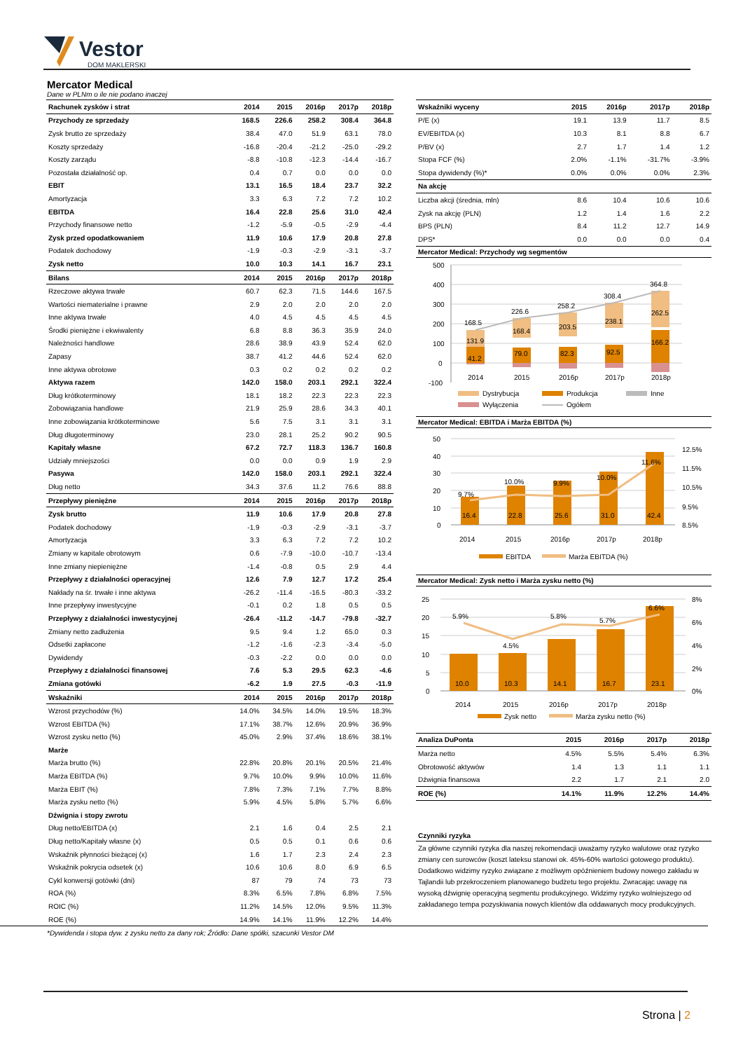Vestor
DOM MAKLERSKI
Mercator Medical
Dane w PLNm o ile nie podano inaczej
| Rachunek zysków i strat | 2014 | 2015 | 2016p | 2017p | 2018p |
| --- | --- | --- | --- | --- | --- |
| Przychody ze sprzedaży | 168.5 | 226.6 | 258.2 | 308.4 | 364.8 |
| Zysk brutto ze sprzedaży | 38.4 | 47.0 | 51.9 | 63.1 | 78.0 |
| Koszty sprzedaży | -16.8 | -20.4 | -21.2 | -25.0 | -29.2 |
| Koszty zarządu | -8.8 | -10.8 | -12.3 | -14.4 | -16.7 |
| Pozostała działalność op. | 0.4 | 0.7 | 0.0 | 0.0 | 0.0 |
| EBIT | 13.1 | 16.5 | 18.4 | 23.7 | 32.2 |
| Amortyzacja | 3.3 | 6.3 | 7.2 | 7.2 | 10.2 |
| EBITDA | 16.4 | 22.8 | 25.6 | 31.0 | 42.4 |
| Przychody finansowe netto | -1.2 | -5.9 | -0.5 | -2.9 | -4.4 |
| Zysk przed opodatkowaniem | 11.9 | 10.6 | 17.9 | 20.8 | 27.8 |
| Podatek dochodowy | -1.9 | -0.3 | -2.9 | -3.1 | -3.7 |
| Zysk netto | 10.0 | 10.3 | 14.1 | 16.7 | 23.1 |
| Bilans | 2014 | 2015 | 2016p | 2017p | 2018p |
| Rzeczowe aktywa trwałe | 60.7 | 62.3 | 71.5 | 144.6 | 167.5 |
| Wartości niematerialne i prawne | 2.9 | 2.0 | 2.0 | 2.0 | 2.0 |
| Inne aktywa trwałe | 4.0 | 4.5 | 4.5 | 4.5 | 4.5 |
| Środki pieniężne i ekwiwalenty | 6.8 | 8.8 | 36.3 | 35.9 | 24.0 |
| Należności handlowe | 28.6 | 38.9 | 43.9 | 52.4 | 62.0 |
| Zapasy | 38.7 | 41.2 | 44.6 | 52.4 | 62.0 |
| Inne aktywa obrotowe | 0.3 | 0.2 | 0.2 | 0.2 | 0.2 |
| Aktywa razem | 142.0 | 158.0 | 203.1 | 292.1 | 322.4 |
| Dług krótkoterminowy | 18.1 | 18.2 | 22.3 | 22.3 | 22.3 |
| Zobowiązania handlowe | 21.9 | 25.9 | 28.6 | 34.3 | 40.1 |
| Inne zobowiązania krótkoterminowe | 5.6 | 7.5 | 3.1 | 3.1 | 3.1 |
| Dług długoterminowy | 23.0 | 28.1 | 25.2 | 90.2 | 90.5 |
| Kapitały własne | 67.2 | 72.7 | 118.3 | 136.7 | 160.8 |
| Udziały mniejszości | 0.0 | 0.0 | 0.9 | 1.9 | 2.9 |
| Pasywa | 142.0 | 158.0 | 203.1 | 292.1 | 322.4 |
| Dług netto | 34.3 | 37.6 | 11.2 | 76.6 | 88.8 |
| Przepływy pieniężne | 2014 | 2015 | 2016p | 2017p | 2018p |
| Zysk brutto | 11.9 | 10.6 | 17.9 | 20.8 | 27.8 |
| Podatek dochodowy | -1.9 | -0.3 | -2.9 | -3.1 | -3.7 |
| Amortyzacja | 3.3 | 6.3 | 7.2 | 7.2 | 10.2 |
| Zmiany w kapitale obrotowym | 0.6 | -7.9 | -10.0 | -10.7 | -13.4 |
| Inne zmiany niepieniężne | -1.4 | -0.8 | 0.5 | 2.9 | 4.4 |
| Przepływy z działalności operacyjnej | 12.6 | 7.9 | 12.7 | 17.2 | 25.4 |
| Nakłady na śr. trwałe i inne aktywa | -26.2 | -11.4 | -16.5 | -80.3 | -33.2 |
| Inne przepływy inwestycyjne | -0.1 | 0.2 | 1.8 | 0.5 | 0.5 |
| Przepływy z działalności inwestycyjnej | -26.4 | -11.2 | -14.7 | -79.8 | -32.7 |
| Zmiany netto zadłużenia | 9.5 | 9.4 | 1.2 | 65.0 | 0.3 |
| Odsetki zapłacone | -1.2 | -1.6 | -2.3 | -3.4 | -5.0 |
| Dywidendy | -0.3 | -2.2 | 0.0 | 0.0 | 0.0 |
| Przepływy z działalności finansowej | 7.6 | 5.3 | 29.5 | 62.3 | -4.6 |
| Zmiana gotówki | -6.2 | 1.9 | 27.5 | -0.3 | -11.9 |
| Wskaźniki | 2014 | 2015 | 2016p | 2017p | 2018p |
| Wzrost przychodów (%) | 14.0% | 34.5% | 14.0% | 19.5% | 18.3% |
| Wzrost EBITDA (%) | 17.1% | 38.7% | 12.6% | 20.9% | 36.9% |
| Wzrost zysku netto (%) | 45.0% | 2.9% | 37.4% | 18.6% | 38.1% |
| Marże | | | | | |
| Marża brutto (%) | 22.8% | 20.8% | 20.1% | 20.5% | 21.4% |
| Marża EBITDA (%) | 9.7% | 10.0% | 9.9% | 10.0% | 11.6% |
| Marża EBIT (%) | 7.8% | 7.3% | 7.1% | 7.7% | 8.8% |
| Marża zysku netto (%) | 5.9% | 4.5% | 5.8% | 5.7% | 6.6% |
| Dźwignia i stopy zwrotu | | | | | |
| Dług netto/EBITDA (x) | 2.1 | 1.6 | 0.4 | 2.5 | 2.1 |
| Dług netto/Kapitały własne (x) | 0.5 | 0.5 | 0.1 | 0.6 | 0.6 |
| Wskaźnik płynności bieżącej (x) | 1.6 | 1.7 | 2.3 | 2.4 | 2.3 |
| Wskaźnik pokrycia odsetek (x) | 10.6 | 10.6 | 8.0 | 6.9 | 6.5 |
| Cykl konwersji gotówki (dni) | 87 | 79 | 74 | 73 | 73 |
| ROA (%) | 8.3% | 6.5% | 7.8% | 6.8% | 7.5% |
| ROIC (%) | 11.2% | 14.5% | 12.0% | 9.5% | 11.3% |
| ROE (%) | 14.9% | 14.1% | 11.9% | 12.2% | 14.4% |
| Wskaźniki wyceny | 2015 | 2016p | 2017p | 2018p |
| --- | --- | --- | --- | --- |
| P/E (x) | 19.1 | 13.9 | 11.7 | 8.5 |
| EV/EBITDA (x) | 10.3 | 8.1 | 8.8 | 6.7 |
| P/BV (x) | 2.7 | 1.7 | 1.4 | 1.2 |
| Stopa FCF (%) | 2.0% | -1.1% | -31.7% | -3.9% |
| Stopa dywidendy (%)* | 0.0% | 0.0% | 0.0% | 2.3% |
| Na akcję | | | | |
| Liczba akcji (średnia, mln) | 8.6 | 10.4 | 10.6 | 10.6 |
| Zysk na akcję (PLN) | 1.2 | 1.4 | 1.6 | 2.2 |
| BPS (PLN) | 8.4 | 11.2 | 12.7 | 14.9 |
| DPS* | 0.0 | 0.0 | 0.0 | 0.4 |
Mercator Medical: Przychody wg segmentów
500
400
300
200
100
0
-100
168.5
226.6
258.2
308.4
364.8
131.9
168.4
203.5
238.1
262.5
41.2
79.0
82.3
92.5
166.2
2014
2015
2016p
2017p
2018p
Dystrybucja
Produkcja
Inne
Wyłączenia
Ogółem
Mercator Medical: EBITDA i Marża EBITDA (%)
50
40
30
20
10
0
12.5%
11.5%
10.5%
9.5%
8.5%
9.7%
10.0%
9.9%
10.0%
11.6%
16.4
22.8
25.6
31.0
42.4
2014
2015
2016p
2017p
2018p
EBITDA
Marża EBITDA (%)
Mercator Medical: Zysk netto i Marża zysku netto (%)
25
20
15
10
5
0
8%
6%
4%
2%
0%
5.9%
4.5%
5.8%
5.7%
6.6%
10.0
10.3
14.1
16.7
23.1
2014
2015
2016p
2017p
2018p
Zysk netto
Marża zysku netto (%)
| Analiza DuPonta | 2015 | 2016p | 2017p | 2018p |
| --- | --- | --- | --- | --- |
| Marża netto | 4.5% | 5.5% | 5.4% | 6.3% |
| Obrotowość aktywów | 1.4 | 1.3 | 1.1 | 1.1 |
| Dźwignia finansowa | 2.2 | 1.7 | 2.1 | 2.0 |
| ROE (%) | 14.1% | 11.9% | 12.2% | 14.4% |
Czynniki ryzyka
Za główne czynniki ryzyka dla naszej rekomendacji uważamy ryzyko walutowe oraz ryzyko zmiany cen surowców (koszt lateksu stanowi ok. 45%-60% wartości gotowego produktu). Dodatkowo widzimy ryzyko związane z możliwym opóźnieniem budowy nowego zakładu w Tajlandii lub przekroczeniem planowanego budżetu tego projektu. Zwracając uwagę na wysoką dźwignię operacyjną segmentu produkcyjnego. Widzimy ryzyko wolniejszego od zakładanego tempa pozyskiwania nowych klientów dla oddawanych mocy produkcyjnych.
*Dywidenda i stopa dyw. z zysku netto za dany rok; Źródło: Dane spółki, szacunki Vestor DM
Strona | 2